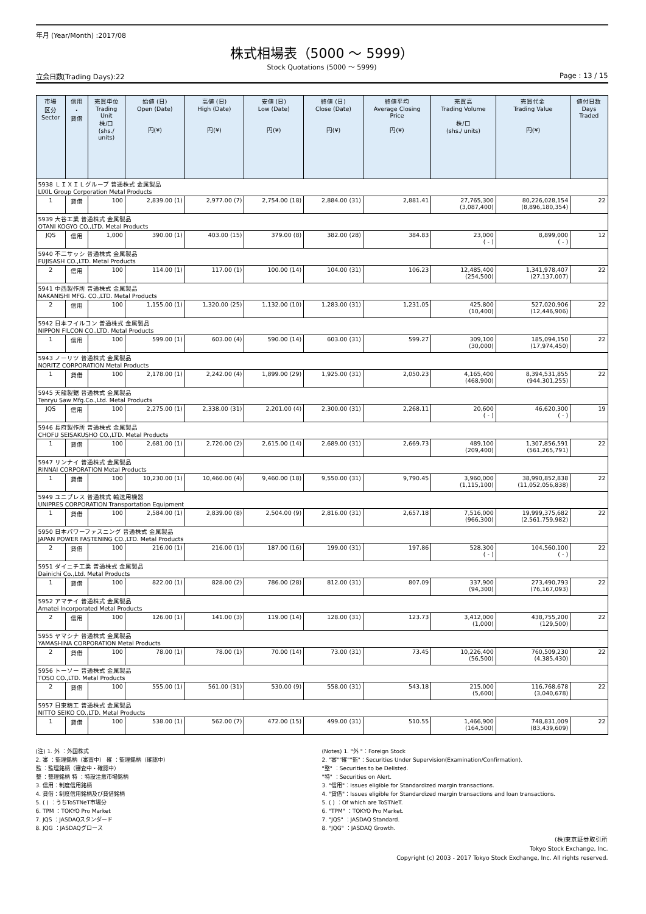年月 (Year/Month) :2017/08
株式相場表（5000 ～ 5999）
Stock Quotations (5000 ～ 5999)
立会日数(Trading Days):22 Page : 13 / 15
| 市場 区分 Sector | 信用 ・ 貸借 | 売買単位 Trading Unit 株/口 (shs./ units) | 始値 (日) Open (Date) 円(¥) | 高値 (日) High (Date) 円(¥) | 安値 (日) Low (Date) 円(¥) | 終値 (日) Close (Date) 円(¥) | 終値平均 Average Closing Price 円(¥) | 売買高 Trading Volume 株/口 (shs./ units) | 売買代金 Trading Value 円(¥) | 値付日数 Days Traded |
| --- | --- | --- | --- | --- | --- | --- | --- | --- | --- | --- |
| 5938 ＬＩＸＩＬグループ 普通株式 金属製品 LIXIL Group Corporation Metal Products | | | | | | | | | | |
| 1 | 貸借 | 100 | 2,839.00 (1) | 2,977.00 (7) | 2,754.00 (18) | 2,884.00 (31) | 2,881.41 | 27,765,300 (3,087,400) | 80,226,028,154 (8,896,180,354) | 22 |
| 5939 大谷工業 普通株式 金属製品 OTANI KOGYO CO.,LTD. Metal Products | | | | | | | | | | |
| JQS | 信用 | 1,000 | 390.00 (1) | 403.00 (15) | 379.00 (8) | 382.00 (28) | 384.83 | 23,000 ( - ) | 8,899,000 ( - ) | 12 |
| 5940 不二サッシ 普通株式 金属製品 FUJISASH CO.,LTD. Metal Products | | | | | | | | | | |
| 2 | 信用 | 100 | 114.00 (1) | 117.00 (1) | 100.00 (14) | 104.00 (31) | 106.23 | 12,485,400 (254,500) | 1,341,978,407 (27,137,007) | 22 |
| 5941 中西製作所 普通株式 金属製品 NAKANISHI MFG. CO.,LTD. Metal Products | | | | | | | | | | |
| 2 | 信用 | 100 | 1,155.00 (1) | 1,320.00 (25) | 1,132.00 (10) | 1,283.00 (31) | 1,231.05 | 425,800 (10,400) | 527,020,906 (12,446,906) | 22 |
| 5942 日本フイルコン 普通株式 金属製品 NIPPON FILCON CO.,LTD. Metal Products | | | | | | | | | | |
| 1 | 信用 | 100 | 599.00 (1) | 603.00 (4) | 590.00 (14) | 603.00 (31) | 599.27 | 309,100 (30,000) | 185,094,150 (17,974,450) | 22 |
| 5943 ノーリツ 普通株式 金属製品 NORITZ CORPORATION Metal Products | | | | | | | | | | |
| 1 | 貸借 | 100 | 2,178.00 (1) | 2,242.00 (4) | 1,899.00 (29) | 1,925.00 (31) | 2,050.23 | 4,165,400 (468,900) | 8,394,531,855 (944,301,255) | 22 |
| 5945 天龍製鋸 普通株式 金属製品 Tenryu Saw Mfg.Co.,Ltd. Metal Products | | | | | | | | | | |
| JQS | 信用 | 100 | 2,275.00 (1) | 2,338.00 (31) | 2,201.00 (4) | 2,300.00 (31) | 2,268.11 | 20,600 ( - ) | 46,620,300 ( - ) | 19 |
| 5946 長府製作所 普通株式 金属製品 CHOFU SEISAKUSHO CO.,LTD. Metal Products | | | | | | | | | | |
| 1 | 貸借 | 100 | 2,681.00 (1) | 2,720.00 (2) | 2,615.00 (14) | 2,689.00 (31) | 2,669.73 | 489,100 (209,400) | 1,307,856,591 (561,265,791) | 22 |
| 5947 リンナイ 普通株式 金属製品 RINNAI CORPORATION Metal Products | | | | | | | | | | |
| 1 | 貸借 | 100 | 10,230.00 (1) | 10,460.00 (4) | 9,460.00 (18) | 9,550.00 (31) | 9,790.45 | 3,960,000 (1,115,100) | 38,990,852,838 (11,052,056,838) | 22 |
| 5949 ユニプレス 普通株式 輸送用機器 UNIPRES CORPORATION Transportation Equipment | | | | | | | | | | |
| 1 | 貸借 | 100 | 2,584.00 (1) | 2,839.00 (8) | 2,504.00 (9) | 2,816.00 (31) | 2,657.18 | 7,516,000 (966,300) | 19,999,375,682 (2,561,759,982) | 22 |
| 5950 日本パワーファスニング 普通株式 金属製品 JAPAN POWER FASTENING CO.,LTD. Metal Products | | | | | | | | | | |
| 2 | 貸借 | 100 | 216.00 (1) | 216.00 (1) | 187.00 (16) | 199.00 (31) | 197.86 | 528,300 ( - ) | 104,560,100 ( - ) | 22 |
| 5951 ダイニチ工業 普通株式 金属製品 Dainichi Co.,Ltd. Metal Products | | | | | | | | | | |
| 1 | 貸借 | 100 | 822.00 (1) | 828.00 (2) | 786.00 (28) | 812.00 (31) | 807.09 | 337,900 (94,300) | 273,490,793 (76,167,093) | 22 |
| 5952 アマテイ 普通株式 金属製品 Amatei Incorporated Metal Products | | | | | | | | | | |
| 2 | 信用 | 100 | 126.00 (1) | 141.00 (3) | 119.00 (14) | 128.00 (31) | 123.73 | 3,412,000 (1,000) | 438,755,200 (129,500) | 22 |
| 5955 ヤマシナ 普通株式 金属製品 YAMASHINA CORPORATION Metal Products | | | | | | | | | | |
| 2 | 貸借 | 100 | 78.00 (1) | 78.00 (1) | 70.00 (14) | 73.00 (31) | 73.45 | 10,226,400 (56,500) | 760,509,230 (4,385,430) | 22 |
| 5956 トーソー 普通株式 金属製品 TOSO CO.,LTD. Metal Products | | | | | | | | | | |
| 2 | 貸借 | 100 | 555.00 (1) | 561.00 (31) | 530.00 (9) | 558.00 (31) | 543.18 | 215,000 (5,600) | 116,768,678 (3,040,678) | 22 |
| 5957 日東精工 普通株式 金属製品 NITTO SEIKO CO.,LTD. Metal Products | | | | | | | | | | |
| 1 | 貸借 | 100 | 538.00 (1) | 562.00 (7) | 472.00 (15) | 499.00 (31) | 510.55 | 1,466,900 (164,500) | 748,831,009 (83,439,609) | 22 |
(注) 1. 外 ：外国株式
2. 審 ：監理銘柄（審査中） 確 ：監理銘柄（確認中）
監 ：監理銘柄（審査中・確認中）
整 ：整理銘柄 特 ：特設注意市場銘柄
3. 信用：制度信用銘柄
4. 貸借：制度信用銘柄及び貸借銘柄
5. ( ) ：うちToSTNeT市場分
6. TPM ：TOKYO Pro Market
7. JQS ：JASDAQスタンダード
8. JQG ：JASDAQグロース
(Notes) 1. "外 "：Foreign Stock
2. "審""確""監"：Securities Under Supervision(Examination/Confirmation).
"整" ：Securities to be Delisted.
"特" ：Securities on Alert.
3. "信用"：Issues eligible for Standardized margin transactions.
4. "貸借"：Issues eligible for Standardized margin transactions and loan transactions.
5. ( ) ：Of which are ToSTNeT.
6. "TPM" ：TOKYO Pro Market.
7. "JQS" ：JASDAQ Standard.
8. "JQG" ：JASDAQ Growth.
(株)東京証券取引所
Tokyo Stock Exchange, Inc.
Copyright (c) 2003 - 2017 Tokyo Stock Exchange, Inc. All rights reserved.